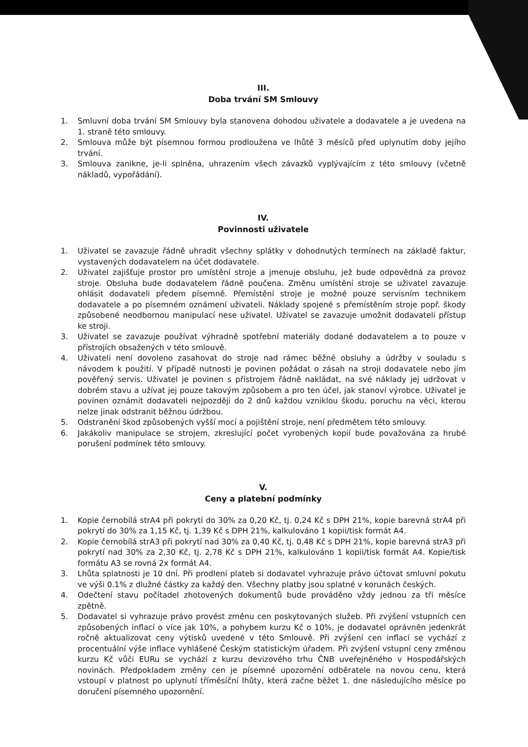III.
Doba trvání SM Smlouvy
1. Smluvní doba trvání SM Smlouvy byla stanovena dohodou uživatele a dodavatele a je uvedena na 1. straně této smlouvy.
2. Smlouva může být písemnou formou prodloužena ve lhůtě 3 měsíců před uplynutím doby jejího trvání.
3. Smlouva zanikne, je-li splněna, uhrazením všech závazků vyplývajícím z této smlouvy (včetně nákladů, vypořádání).
IV.
Povinnosti uživatele
1. Uživatel se zavazuje řádně uhradit všechny splátky v dohodnutých termínech na základě faktur, vystavených dodavatelem na účet dodavatele.
2. Uživatel zajišťuje prostor pro umístění stroje a jmenuje obsluhu, jež bude odpovědná za provoz stroje. Obsluha bude dodavatelem řádně poučena. Změnu umístění stroje se uživatel zavazuje ohlásit dodavateli předem písemně. Přemístění stroje je možné pouze servisním technikem dodavatele a po písemném oznámení uživateli. Náklady spojené s přemístěním stroje popř. škody způsobené neodbornou manipulací nese uživatel. Uživatel se zavazuje umožnit dodavateli přístup ke stroji.
3. Uživatel se zavazuje používat výhradně spotřební materiály dodané dodavatelem a to pouze v přístrojích obsažených v této smlouvě.
4. Uživateli není dovoleno zasahovat do stroje nad rámec běžné obsluhy a údržby v souladu s návodem k použití. V případě nutnosti je povinen požádat o zásah na stroji dodavatele nebo jím pověřený servis. Uživatel je povinen s přístrojem řádně nakládat, na své náklady jej udržovat v dobrém stavu a užívat jej pouze takovým způsobem a pro ten účel, jak stanoví výrobce. Uživatel je povinen oznámit dodavateli nejpozději do 2 dnů každou vzniklou škodu, poruchu na věci, kterou nelze jinak odstranit běžnou údržbou.
5. Odstranění škod způsobených vyšší mocí a pojištění stroje, není předmětem této smlouvy.
6. Jakákoliv manipulace se strojem, zkreslující počet vyrobených kopií bude považována za hrubé porušení podmínek této smlouvy.
V.
Ceny a platební podmínky
1. Kopie černobílá strA4 při pokrytí do 30% za 0,20 Kč, tj. 0,24 Kč s DPH 21%, kopie barevná strA4 při pokrytí do 30% za 1,15 Kč, tj. 1,39 Kč s DPH 21%, kalkulováno 1 kopii/tisk formát A4.
2. Kopie černobílá strA3 při pokrytí nad 30% za 0,40 Kč, tj. 0,48 Kč s DPH 21%, kopie barevná strA3 při pokrytí nad 30% za 2,30 Kč, tj. 2,78 Kč s DPH 21%, kalkulováno 1 kopii/tisk formát A4. Kopie/tisk formátu A3 se rovná 2x formát A4.
3. Lhůta splatnosti je 10 dní. Při prodlení plateb si dodavatel vyhrazuje právo účtovat smluvní pokutu ve výši 0.1% z dlužné částky za každý den. Všechny platby jsou splatné v korunách českých.
4. Odečtení stavu počítadel zhotovených dokumentů bude prováděno vždy jednou za tři měsíce zpětně.
5. Dodavatel si vyhrazuje právo provést změnu cen poskytovaných služeb. Při zvýšení vstupních cen způsobených inflací o více jak 10%, a pohybem kurzu Kč o 10%, je dodavatel oprávněn jedenkrát ročně aktualizovat ceny výtisků uvedené v této Smlouvě. Při zvýšení cen inflací se vychází z procentuální výše inflace vyhlášené Českým statistickým úřadem. Při zvýšení vstupní ceny změnou kurzu Kč vůči EURu se vychází z kurzu devizového trhu ČNB uveřejněného v Hospodářských novinách. Předpokladem změny cen je písemné upozornění odběratele na novou cenu, která vstoupí v platnost po uplynutí tříměsíční lhůty, která začne běžet 1. dne následujícího měsíce po doručení písemného upozornění.